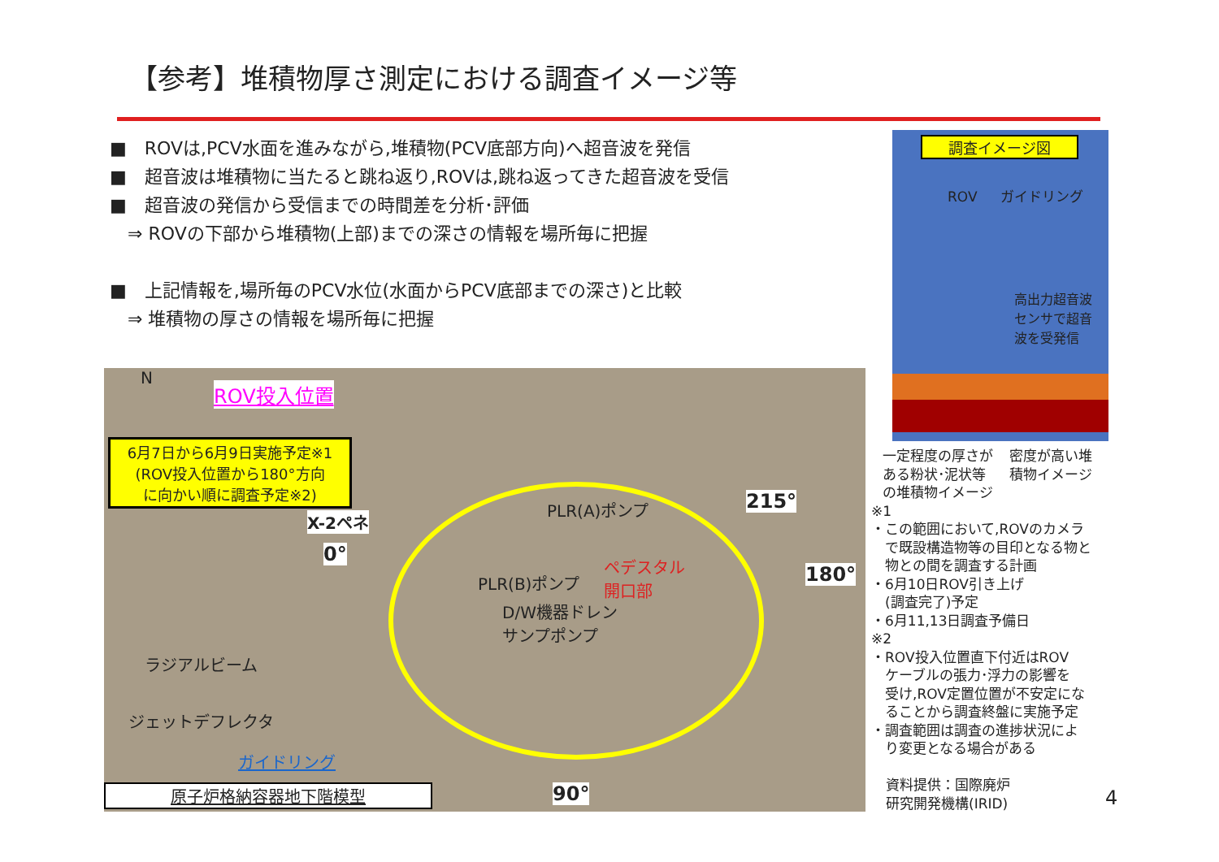【参考】堆積物厚さ測定における調査イメージ等
■　ROVは,PCV水面を進みながら,堆積物(PCV底部方向)へ超音波を発信
■　超音波は堆積物に当たると跳ね返り,ROVは,跳ね返ってきた超音波を受信
■　超音波の発信から受信までの時間差を分析･評価
　⇒ ROVの下部から堆積物(上部)までの深さの情報を場所毎に把握
■　上記情報を,場所毎のPCV水位(水面からPCV底部までの深さ)と比較
　⇒ 堆積物の厚さの情報を場所毎に把握
N
ROV投入位置
6月7日から6月9日実施予定※1
(ROV投入位置から180°方向
に向かい順に調査予定※2)
X-2ペネ
0°
215°
180°
90°
PLR(A)ポンプ
PLR(B)ポンプ
ペデスタル
開口部
D/W機器ドレン
サンプポンプ
ラジアルビーム
ジェットデフレクタ
ガイドリング
原子炉格納容器地下階模型
調査イメージ図
ROV ガイドリング
高出力超音波
センサで超音
波を受発信
一定程度の厚さが
ある粉状･泥状等
の堆積物イメージ 密度が高い堆
積物イメージ
※1
・この範囲において,ROVのカメラ
　で既設構造物等の目印となる物と
　物との間を調査する計画
・6月10日ROV引き上げ
　(調査完了)予定
・6月11,13日調査予備日
※2
・ROV投入位置直下付近はROV
　ケーブルの張力･浮力の影響を
　受け,ROV定置位置が不安定にな
　ることから調査終盤に実施予定
・調査範囲は調査の進捗状況によ
　り変更となる場合がある
資料提供：国際廃炉
研究開発機構(IRID)
4